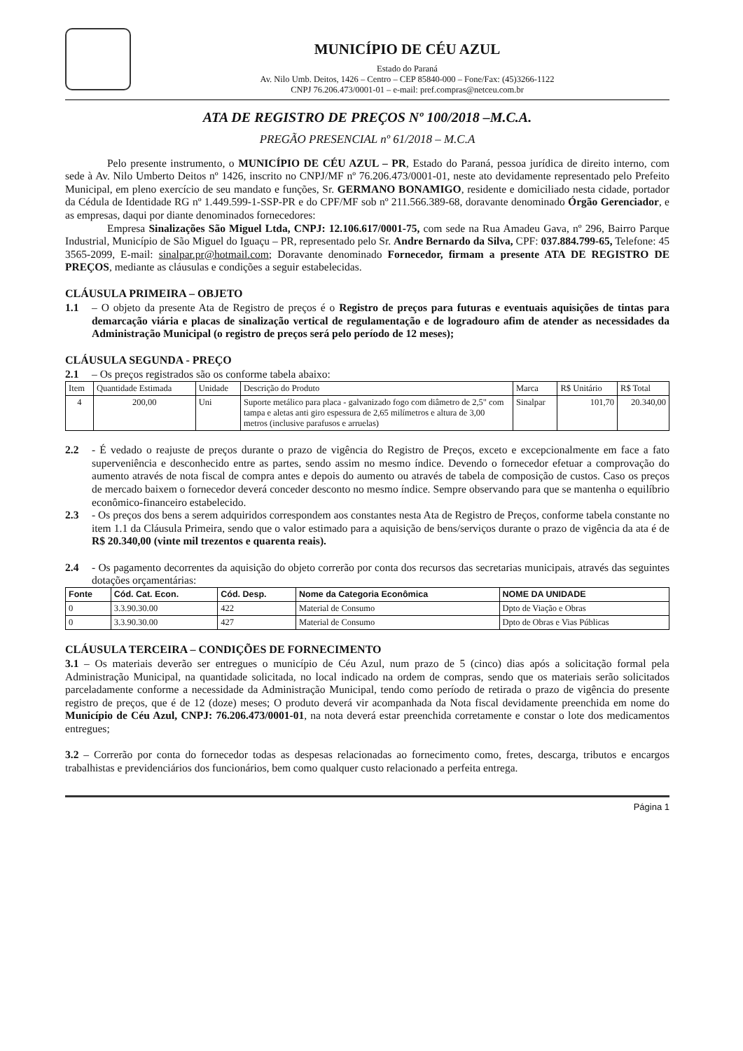MUNICÍPIO DE CÉU AZUL
Estado do Paraná
Av. Nilo Umb. Deitos, 1426 – Centro – CEP 85840-000 – Fone/Fax: (45)3266-1122
CNPJ 76.206.473/0001-01 – e-mail: pref.compras@netceu.com.br
ATA DE REGISTRO DE PREÇOS Nº 100/2018 –M.C.A.
PREGÃO PRESENCIAL nº 61/2018 – M.C.A
Pelo presente instrumento, o MUNICÍPIO DE CÉU AZUL – PR, Estado do Paraná, pessoa jurídica de direito interno, com sede à Av. Nilo Umberto Deitos nº 1426, inscrito no CNPJ/MF nº 76.206.473/0001-01, neste ato devidamente representado pelo Prefeito Municipal, em pleno exercício de seu mandato e funções, Sr. GERMANO BONAMIGO, residente e domiciliado nesta cidade, portador da Cédula de Identidade RG nº 1.449.599-1-SSP-PR e do CPF/MF sob nº 211.566.389-68, doravante denominado Órgão Gerenciador, e as empresas, daqui por diante denominados fornecedores:
Empresa Sinalizações São Miguel Ltda, CNPJ: 12.106.617/0001-75, com sede na Rua Amadeu Gava, nº 296, Bairro Parque Industrial, Município de São Miguel do Iguaçu – PR, representado pelo Sr. Andre Bernardo da Silva, CPF: 037.884.799-65, Telefone: 45 3565-2099, E-mail: sinalpar.pr@hotmail.com; Doravante denominado Fornecedor, firmam a presente ATA DE REGISTRO DE PREÇOS, mediante as cláusulas e condições a seguir estabelecidas.
CLÁUSULA PRIMEIRA – OBJETO
1.1 – O objeto da presente Ata de Registro de preços é o Registro de preços para futuras e eventuais aquisições de tintas para demarcação viária e placas de sinalização vertical de regulamentação e de logradouro afim de atender as necessidades da Administração Municipal (o registro de preços será pelo período de 12 meses);
CLÁUSULA SEGUNDA - PREÇO
2.1 – Os preços registrados são os conforme tabela abaixo:
| Item | Quantidade Estimada | Unidade | Descrição do Produto | Marca | R$ Unitário | R$ Total |
| --- | --- | --- | --- | --- | --- | --- |
| 4 | 200,00 | Uni | Suporte metálico para placa - galvanizado fogo com diâmetro de 2,5" com tampa e aletas anti giro espessura de 2,65 milímetros e altura de 3,00 metros (inclusive parafusos e arruelas) | Sinalpar | 101,70 | 20.340,00 |
2.2 - É vedado o reajuste de preços durante o prazo de vigência do Registro de Preços, exceto e excepcionalmente em face a fato superveniência e desconhecido entre as partes, sendo assim no mesmo índice. Devendo o fornecedor efetuar a comprovação do aumento através de nota fiscal de compra antes e depois do aumento ou através de tabela de composição de custos. Caso os preços de mercado baixem o fornecedor deverá conceder desconto no mesmo índice. Sempre observando para que se mantenha o equilíbrio econômico-financeiro estabelecido.
2.3 - Os preços dos bens a serem adquiridos correspondem aos constantes nesta Ata de Registro de Preços, conforme tabela constante no item 1.1 da Cláusula Primeira, sendo que o valor estimado para a aquisição de bens/serviços durante o prazo de vigência da ata é de R$ 20.340,00 (vinte mil trezentos e quarenta reais).
2.4 - Os pagamento decorrentes da aquisição do objeto correrão por conta dos recursos das secretarias municipais, através das seguintes dotações orçamentárias:
| Fonte | Cód. Cat. Econ. | Cód. Desp. | Nome da Categoria Econômica | NOME DA UNIDADE |
| --- | --- | --- | --- | --- |
| 0 | 3.3.90.30.00 | 422 | Material de Consumo | Dpto de Viação e Obras |
| 0 | 3.3.90.30.00 | 427 | Material de Consumo | Dpto de Obras e Vias Públicas |
CLÁUSULA TERCEIRA – CONDIÇÕES DE FORNECIMENTO
3.1 – Os materiais deverão ser entregues o município de Céu Azul, num prazo de 5 (cinco) dias após a solicitação formal pela Administração Municipal, na quantidade solicitada, no local indicado na ordem de compras, sendo que os materiais serão solicitados parceladamente conforme a necessidade da Administração Municipal, tendo como período de retirada o prazo de vigência do presente registro de preços, que é de 12 (doze) meses; O produto deverá vir acompanhada da Nota fiscal devidamente preenchida em nome do Município de Céu Azul, CNPJ: 76.206.473/0001-01, na nota deverá estar preenchida corretamente e constar o lote dos medicamentos entregues;
3.2 – Correrão por conta do fornecedor todas as despesas relacionadas ao fornecimento como, fretes, descarga, tributos e encargos trabalhistas e previdenciários dos funcionários, bem como qualquer custo relacionado a perfeita entrega.
Página 1